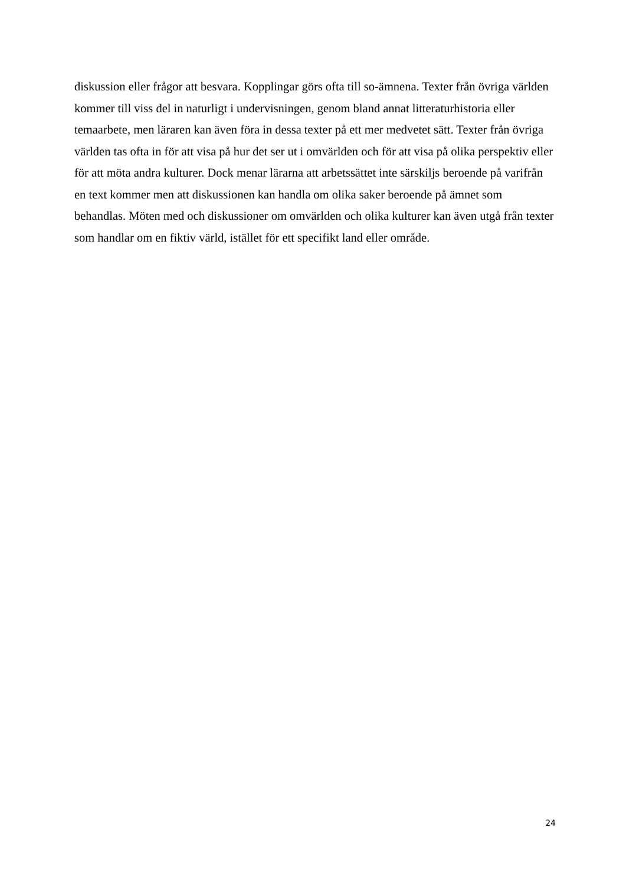diskussion eller frågor att besvara. Kopplingar görs ofta till so-ämnena. Texter från övriga världen kommer till viss del in naturligt i undervisningen, genom bland annat litteraturhistoria eller temaarbete, men läraren kan även föra in dessa texter på ett mer medvetet sätt. Texter från övriga världen tas ofta in för att visa på hur det ser ut i omvärlden och för att visa på olika perspektiv eller för att möta andra kulturer. Dock menar lärarna att arbetssättet inte särskiljs beroende på varifrån en text kommer men att diskussionen kan handla om olika saker beroende på ämnet som behandlas. Möten med och diskussioner om omvärlden och olika kulturer kan även utgå från texter som handlar om en fiktiv värld, istället för ett specifikt land eller område.
24